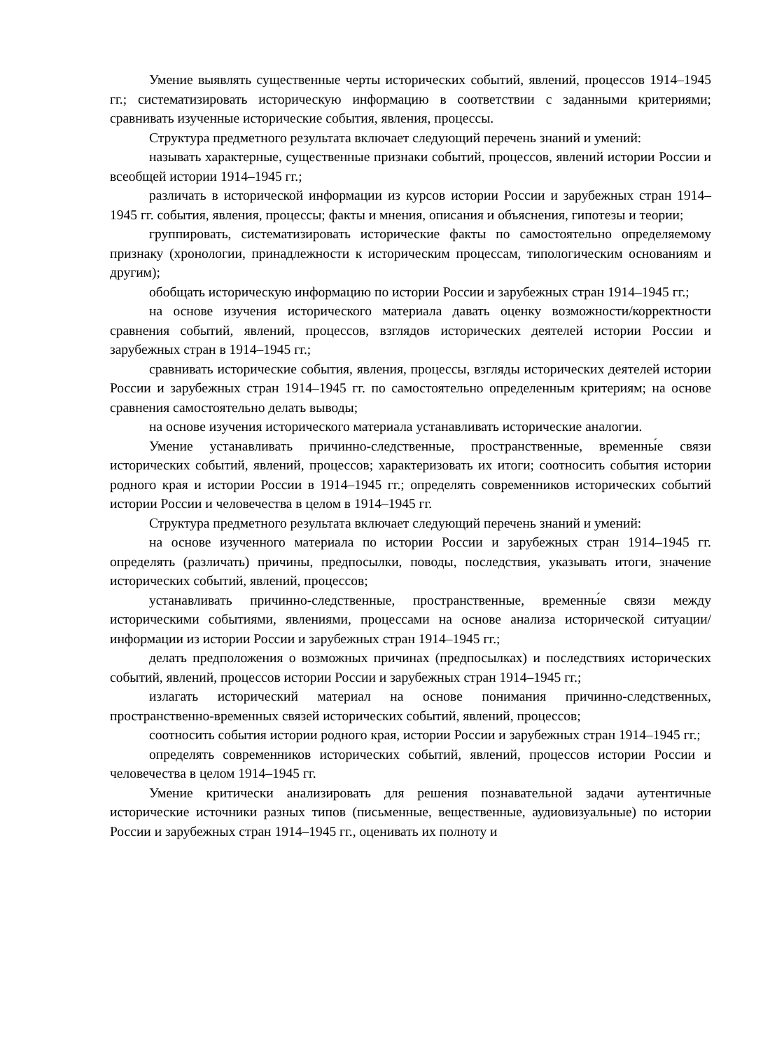Умение выявлять существенные черты исторических событий, явлений, процессов 1914–1945 гг.; систематизировать историческую информацию в соответствии с заданными критериями; сравнивать изученные исторические события, явления, процессы.
Структура предметного результата включает следующий перечень знаний и умений:
называть характерные, существенные признаки событий, процессов, явлений истории России и всеобщей истории 1914–1945 гг.;
различать в исторической информации из курсов истории России и зарубежных стран 1914–1945 гг. события, явления, процессы; факты и мнения, описания и объяснения, гипотезы и теории;
группировать, систематизировать исторические факты по самостоятельно определяемому признаку (хронологии, принадлежности к историческим процессам, типологическим основаниям и другим);
обобщать историческую информацию по истории России и зарубежных стран 1914–1945 гг.;
на основе изучения исторического материала давать оценку возможности/корректности сравнения событий, явлений, процессов, взглядов исторических деятелей истории России и зарубежных стран в 1914–1945 гг.;
сравнивать исторические события, явления, процессы, взгляды исторических деятелей истории России и зарубежных стран 1914–1945 гг. по самостоятельно определенным критериям; на основе сравнения самостоятельно делать выводы;
на основе изучения исторического материала устанавливать исторические аналогии.
Умение устанавливать причинно-следственные, пространственные, временны́е связи исторических событий, явлений, процессов; характеризовать их итоги; соотносить события истории родного края и истории России в 1914–1945 гг.; определять современников исторических событий истории России и человечества в целом в 1914–1945 гг.
Структура предметного результата включает следующий перечень знаний и умений:
на основе изученного материала по истории России и зарубежных стран 1914–1945 гг. определять (различать) причины, предпосылки, поводы, последствия, указывать итоги, значение исторических событий, явлений, процессов;
устанавливать причинно-следственные, пространственные, временны́е связи между историческими событиями, явлениями, процессами на основе анализа исторической ситуации/информации из истории России и зарубежных стран 1914–1945 гг.;
делать предположения о возможных причинах (предпосылках) и последствиях исторических событий, явлений, процессов истории России и зарубежных стран 1914–1945 гг.;
излагать исторический материал на основе понимания причинно-следственных, пространственно-временных связей исторических событий, явлений, процессов;
соотносить события истории родного края, истории России и зарубежных стран 1914–1945 гг.;
определять современников исторических событий, явлений, процессов истории России и человечества в целом 1914–1945 гг.
Умение критически анализировать для решения познавательной задачи аутентичные исторические источники разных типов (письменные, вещественные, аудиовизуальные) по истории России и зарубежных стран 1914–1945 гг., оценивать их полноту и